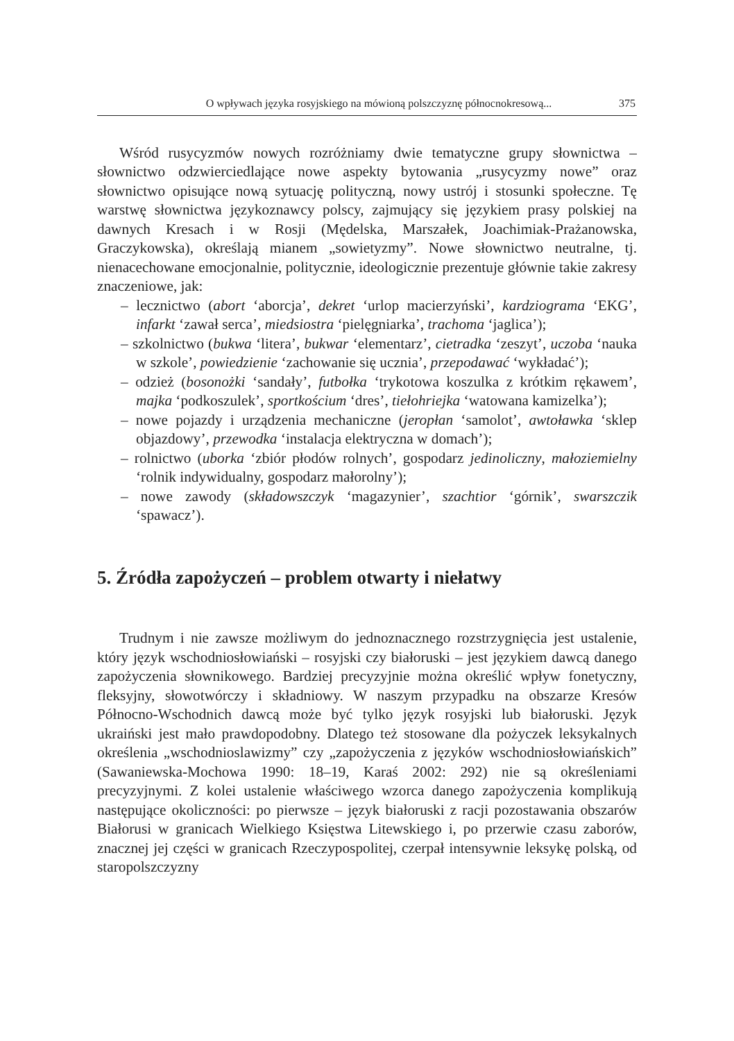O wpływach języka rosyjskiego na mówioną polszczyznę północnokresową... 375
Wśród rusycyzmów nowych rozróżniamy dwie tematyczne grupy słownictwa – słownictwo odzwierciedlające nowe aspekty bytowania „rusycyzmy nowe” oraz słownictwo opisujące nową sytuację polityczną, nowy ustrój i stosunki społeczne. Tę warstwę słownictwa językoznawcy polscy, zajmujący się językiem prasy polskiej na dawnych Kresach i w Rosji (Mędelska, Marszałek, Joachimiak-Prażanowska, Graczykowska), określają mianem „sowietyzmy”. Nowe słownictwo neutralne, tj. nienacechowane emocjonalnie, politycznie, ideologicznie prezentuje głównie takie zakresy znaczeniowe, jak:
– lecznictwo (abort ‘aborcja’, dekret ‘urlop macierzyński’, kardziograma ‘EKG’, infarkt ‘zawał serca’, miedsiostra ‘pielęgniarka’, trachoma ‘jaglica’);
– szkolnictwo (bukwa ‘litera’, bukwar ‘elementarz’, cietradka ‘zeszyt’, uczoba ‘nauka w szkole’, powiedzienie ‘zachowanie się ucznia’, przepodawać ‘wykładać’);
– odzież (bosonożki ‘sandały’, futbołka ‘trykotowa koszulka z krótkim rękawem’, majka ‘podkoszulek’, sportkościum ‘dres’, tiełohriejka ‘watowana kamizelka’);
– nowe pojazdy i urządzenia mechaniczne (jeropłan ‘samolot’, awtoławka ‘sklep objazdowy’, przewodka ‘instalacja elektryczna w domach’);
– rolnictwo (uborka ‘zbiór płodów rolnych’, gospodarz jedinoliczny, małoziemielny ‘rolnik indywidualny, gospodarz małorolny’);
– nowe zawody (składowszczyk ‘magazynier’, szachtior ‘górnik’, swarszczik ‘spawacz’).
5. Źródła zapożyczeń – problem otwarty i niełatwy
Trudnym i nie zawsze możliwym do jednoznacznego rozstrzygnięcia jest ustalenie, który język wschodniosłowiański – rosyjski czy białoruski – jest językiem dawcą danego zapożyczenia słownikowego. Bardziej precyzyjnie można określić wpływ fonetyczny, fleksyjny, słowotwórczy i składniowy. W naszym przypadku na obszarze Kresów Północno-Wschodnich dawcą może być tylko język rosyjski lub białoruski. Język ukraiński jest mało prawdopodobny. Dlatego też stosowane dla pożyczek leksykalnych określenia „wschodnioslawizmy” czy „zapożyczenia z języków wschodniosłowiańskich” (Sawaniewska-Mochowa 1990: 18–19, Karaś 2002: 292) nie są określeniami precyzyjnymi. Z kolei ustalenie właściwego wzorca danego zapożyczenia komplikują następujące okoliczności: po pierwsze – język białoruski z racji pozostawania obszarów Białorusi w granicach Wielkiego Księstwa Litewskiego i, po przerwie czasu zaborów, znacznej jej części w granicach Rzeczypospolitej, czerpał intensywnie leksykę polską, od staropolszczyzny